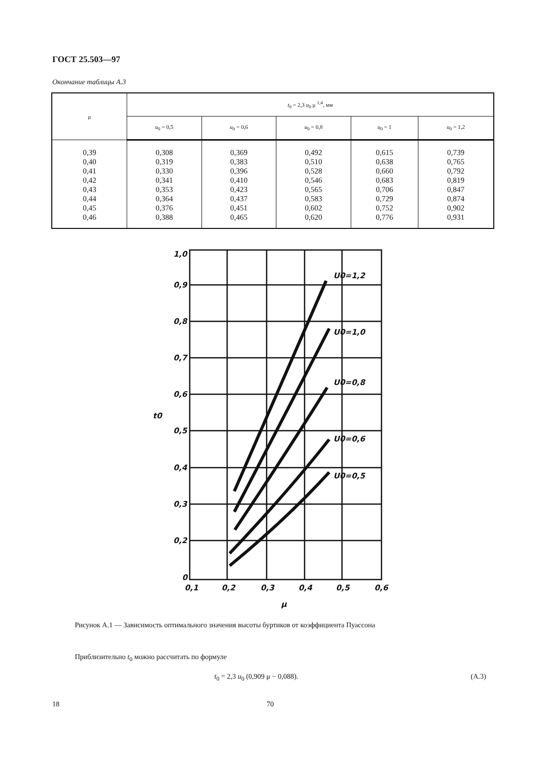ГОСТ 25.503—97
Окончание таблицы А.3
| μ | t<sub>0</sub> = 2,3 u<sub>0</sub> μ <sup>1,4</sup>, мм | | | | |
| --- | --- | --- | --- | --- | --- |
| | u<sub>0</sub> = 0,5 | u<sub>0</sub> = 0,6 | u<sub>0</sub> = 0,8 | u<sub>0</sub> = 1 | u<sub>0</sub> = 1,2 |
| 0,39 0,40 0,41 0,42 0,43 0,44 0,45 0,46 | 0,308 0,319 0,330 0,341 0,353 0,364 0,376 0,388 | 0,369 0,383 0,396 0,410 0,423 0,437 0,451 0,465 | 0,492 0,510 0,528 0,546 0,565 0,583 0,602 0,620 | 0,615 0,638 0,660 0,683 0,706 0,729 0,752 0,776 | 0,739 0,765 0,792 0,819 0,847 0,874 0,902 0,931 |
1,0
0,9
0,8
0,7
0,6
0,5
0,4
0,3
0,2
0
0,1
0,2
0,3
0,4
0,5
0,6
U0=1,2
U0=1,0
U0=0,8
U0=0,6
U0=0,5
t0
μ
Рисунок А.1 — Зависимость оптимального значения высоты буртиков от коэффициента Пуассона
Приблизительно t<sub>0</sub> можно рассчитать по формуле
t<sub>0</sub> = 2,3 u<sub>0</sub> (0,909 μ − 0,088). (А.3)
18 70